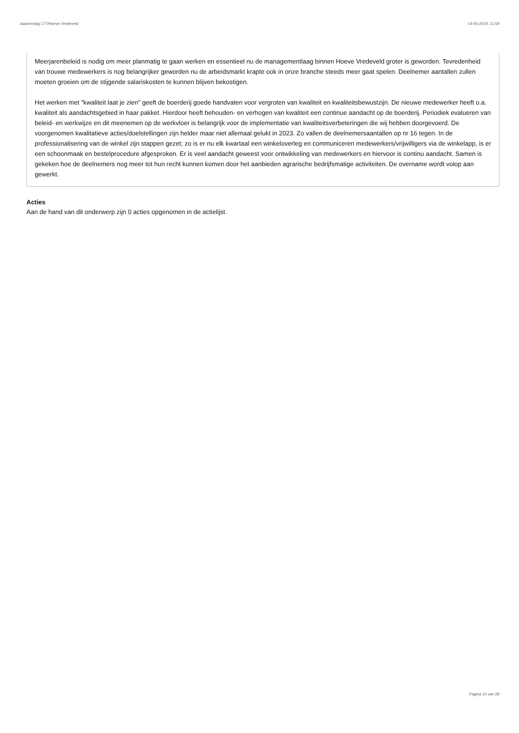Jaarverslag 177/Hoeve Vredeveld 14-05-2024, 11:59
Meerjarenbeleid is nodig om meer planmatig te gaan werken en essentieel nu de managementlaag binnen Hoeve Vredeveld groter is geworden. Tevredenheid van trouwe medewerkers is nog belangrijker geworden nu de arbeidsmarkt krapte ook in onze branche steeds meer gaat spelen. Deelnemer aantallen zullen moeten groeien om de stijgende salariskosten te kunnen blijven bekostigen.
Het werken met "kwaliteit laat je zien" geeft de boerderij goede handvaten voor vergroten van kwaliteit en kwaliteitsbewustzijn. De nieuwe medewerker heeft o.a. kwaliteit als aandachtsgebied in haar pakket. Hierdoor heeft behouden- en verhogen van kwaliteit een continue aandacht op de boerderij. Periodiek evalueren van beleid- en werkwijze en dit meenemen op de werkvloer is belangrijk voor de implementatie van kwaliteitsverbeteringen die wij hebben doorgevoerd. De voorgenomen kwalitatieve acties/doelstellingen zijn helder maar niet allemaal gelukt in 2023. Zo vallen de deelnemersaantallen op nr 16 tegen. In de professionalisering van de winkel zijn stappen gezet; zo is er nu elk kwartaal een winkeloverleg en communiceren medewerkers/vrijwilligers via de winkelapp, is er een schoonmaak en bestelprocedure afgesproken. Er is veel aandacht geweest voor ontwikkeling van medewerkers en hiervoor is continu aandacht. Samen is gekeken hoe de deelnemers nog meer tot hun recht kunnen komen door het aanbieden agrarische bedrijfsmatige activiteiten. De overname wordt volop aan gewerkt.
Acties
Aan de hand van dit onderwerp zijn 0 acties opgenomen in de actielijst.
Pagina 10 van 29